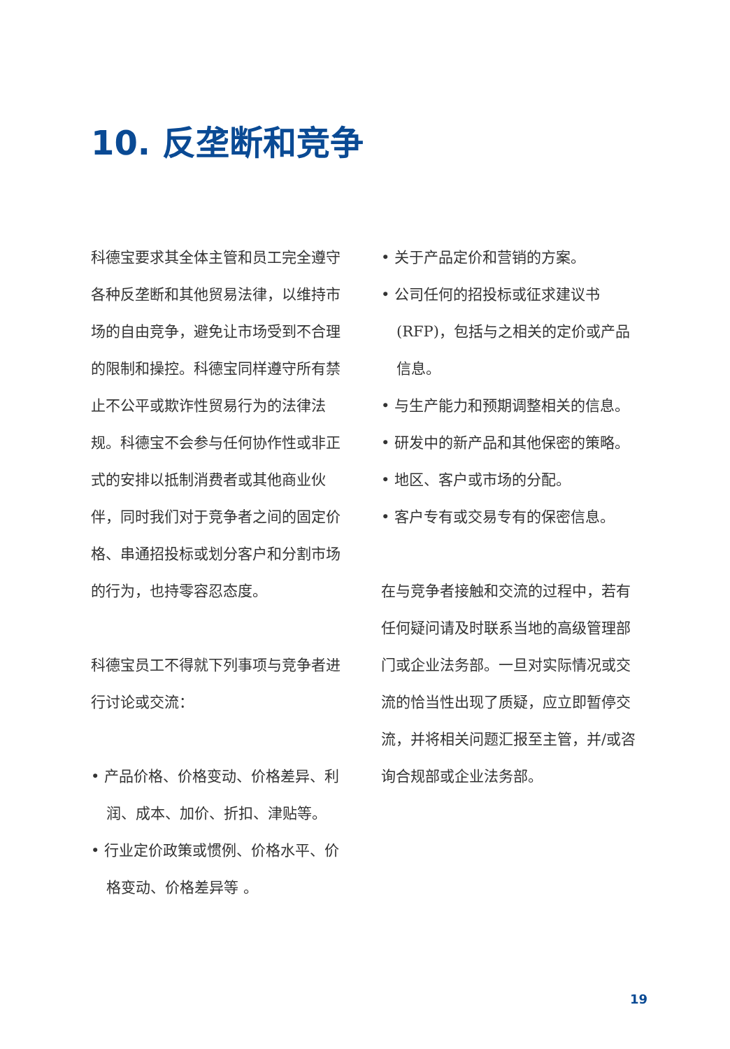10. 反垄断和竞争
科德宝要求其全体主管和员工完全遵守各种反垄断和其他贸易法律，以维持市场的自由竞争，避免让市场受到不合理的限制和操控。科德宝同样遵守所有禁止不公平或欺诈性贸易行为的法律法规。科德宝不会参与任何协作性或非正式的安排以抵制消费者或其他商业伙伴，同时我们对于竞争者之间的固定价格、串通招投标或划分客户和分割市场的行为，也持零容忍态度。
科德宝员工不得就下列事项与竞争者进行讨论或交流：
• 产品价格、价格变动、价格差异、利润、成本、加价、折扣、津贴等。
• 行业定价政策或惯例、价格水平、价格变动、价格差异等 。
• 关于产品定价和营销的方案。
• 公司任何的招投标或征求建议书(RFP)，包括与之相关的定价或产品信息。
• 与生产能力和预期调整相关的信息。
• 研发中的新产品和其他保密的策略。
• 地区、客户或市场的分配。
• 客户专有或交易专有的保密信息。
在与竞争者接触和交流的过程中，若有任何疑问请及时联系当地的高级管理部门或企业法务部。一旦对实际情况或交流的恰当性出现了质疑，应立即暂停交流，并将相关问题汇报至主管，并/或咨询合规部或企业法务部。
19